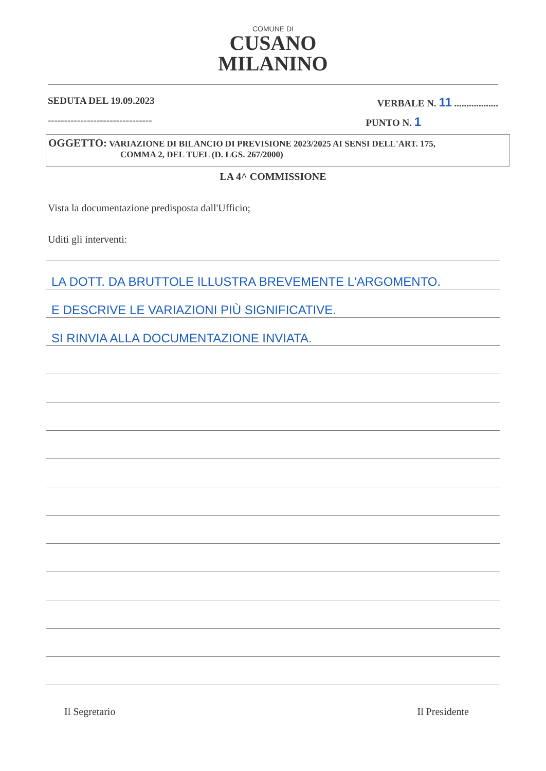COMUNE DI
CUSANO
MILANINO
SEDUTA DEL 19.09.2023 VERBALE N. 11 ..................
-------------------------------- PUNTO N. 1
OGGETTO: VARIAZIONE DI BILANCIO DI PREVISIONE 2023/2025 AI SENSI DELL'ART. 175,
COMMA 2, DEL TUEL (D. LGS. 267/2000)
LA 4^ COMMISSIONE
Vista la documentazione predisposta dall'Ufficio;
Uditi gli interventi:
LA DOTT. DA BRUTTOLE ILLUSTRA BREVEMENTE L'ARGOMENTO.
E DESCRIVE LE VARIAZIONI PIÙ SIGNIFICATIVE.
SI RINVIA ALLA DOCUMENTAZIONE INVIATA.
Il Segretario Il Presidente